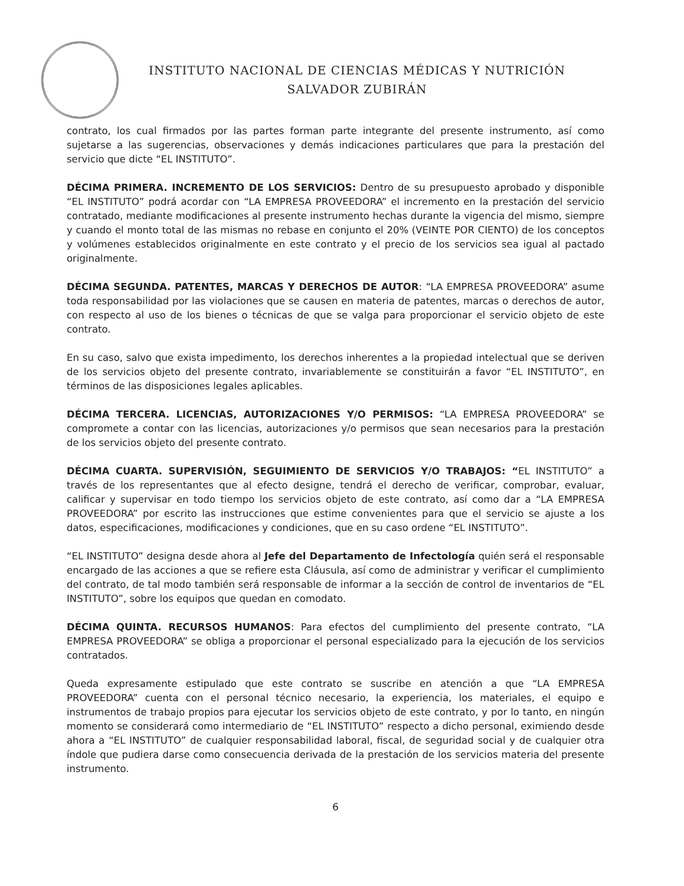INSTITUTO NACIONAL DE CIENCIAS MÉDICAS Y NUTRICIÓN
SALVADOR ZUBIRÁN
contrato, los cual firmados por las partes forman parte integrante del presente instrumento, así como sujetarse a las sugerencias, observaciones y demás indicaciones particulares que para la prestación del servicio que dicte “EL INSTITUTO”.
DÉCIMA PRIMERA. INCREMENTO DE LOS SERVICIOS: Dentro de su presupuesto aprobado y disponible “EL INSTITUTO” podrá acordar con “LA EMPRESA PROVEEDORA” el incremento en la prestación del servicio contratado, mediante modificaciones al presente instrumento hechas durante la vigencia del mismo, siempre y cuando el monto total de las mismas no rebase en conjunto el 20% (VEINTE POR CIENTO) de los conceptos y volúmenes establecidos originalmente en este contrato y el precio de los servicios sea igual al pactado originalmente.
DÉCIMA SEGUNDA. PATENTES, MARCAS Y DERECHOS DE AUTOR: “LA EMPRESA PROVEEDORA” asume toda responsabilidad por las violaciones que se causen en materia de patentes, marcas o derechos de autor, con respecto al uso de los bienes o técnicas de que se valga para proporcionar el servicio objeto de este contrato.
En su caso, salvo que exista impedimento, los derechos inherentes a la propiedad intelectual que se deriven de los servicios objeto del presente contrato, invariablemente se constituirán a favor “EL INSTITUTO”, en términos de las disposiciones legales aplicables.
DÉCIMA TERCERA. LICENCIAS, AUTORIZACIONES Y/O PERMISOS: “LA EMPRESA PROVEEDORA” se compromete a contar con las licencias, autorizaciones y/o permisos que sean necesarios para la prestación de los servicios objeto del presente contrato.
DÉCIMA CUARTA. SUPERVISIÓN, SEGUIMIENTO DE SERVICIOS Y/O TRABAJOS: “EL INSTITUTO” a través de los representantes que al efecto designe, tendrá el derecho de verificar, comprobar, evaluar, calificar y supervisar en todo tiempo los servicios objeto de este contrato, así como dar a “LA EMPRESA PROVEEDORA” por escrito las instrucciones que estime convenientes para que el servicio se ajuste a los datos, especificaciones, modificaciones y condiciones, que en su caso ordene “EL INSTITUTO”.
“EL INSTITUTO” designa desde ahora al Jefe del Departamento de Infectología quién será el responsable encargado de las acciones a que se refiere esta Cláusula, así como de administrar y verificar el cumplimiento del contrato, de tal modo también será responsable de informar a la sección de control de inventarios de “EL INSTITUTO”, sobre los equipos que quedan en comodato.
DÉCIMA QUINTA. RECURSOS HUMANOS: Para efectos del cumplimiento del presente contrato, “LA EMPRESA PROVEEDORA” se obliga a proporcionar el personal especializado para la ejecución de los servicios contratados.
Queda expresamente estipulado que este contrato se suscribe en atención a que “LA EMPRESA PROVEEDORA” cuenta con el personal técnico necesario, la experiencia, los materiales, el equipo e instrumentos de trabajo propios para ejecutar los servicios objeto de este contrato, y por lo tanto, en ningún momento se considerará como intermediario de “EL INSTITUTO” respecto a dicho personal, eximiendo desde ahora a “EL INSTITUTO” de cualquier responsabilidad laboral, fiscal, de seguridad social y de cualquier otra índole que pudiera darse como consecuencia derivada de la prestación de los servicios materia del presente instrumento.
6